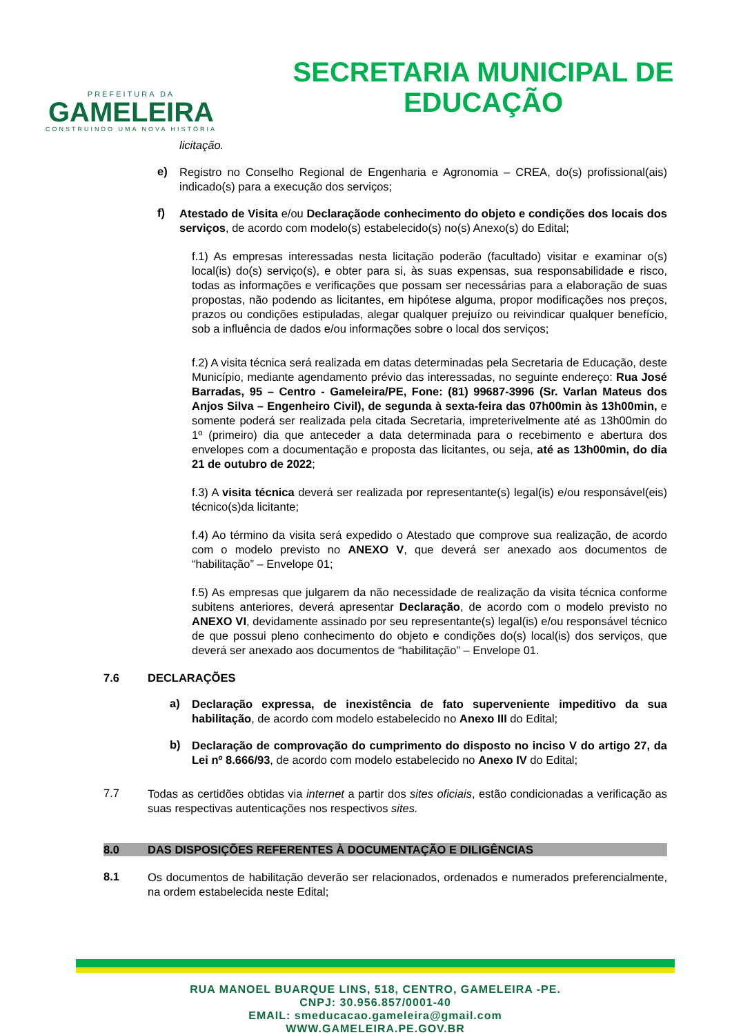PREFEITURA DA
GAMELEIRA
CONSTRUINDO UMA NOVA HISTÓRIA
SECRETARIA MUNICIPAL DE
EDUCAÇÃO
licitação.
e)
Registro no Conselho Regional de Engenharia e Agronomia – CREA, do(s) profissional(ais) indicado(s) para a execução dos serviços;
f)
Atestado de Visita e/ou Declaraçãode conhecimento do objeto e condições dos locais dos serviços, de acordo com modelo(s) estabelecido(s) no(s) Anexo(s) do Edital;
f.1) As empresas interessadas nesta licitação poderão (facultado) visitar e examinar o(s) local(is) do(s) serviço(s), e obter para si, às suas expensas, sua responsabilidade e risco, todas as informações e verificações que possam ser necessárias para a elaboração de suas propostas, não podendo as licitantes, em hipótese alguma, propor modificações nos preços, prazos ou condições estipuladas, alegar qualquer prejuízo ou reivindicar qualquer benefício, sob a influência de dados e/ou informações sobre o local dos serviços;
f.2) A visita técnica será realizada em datas determinadas pela Secretaria de Educação, deste Município, mediante agendamento prévio das interessadas, no seguinte endereço: Rua José Barradas, 95 – Centro - Gameleira/PE, Fone: (81) 99687-3996 (Sr. Varlan Mateus dos Anjos Silva – Engenheiro Civil), de segunda à sexta-feira das 07h00min às 13h00min, e somente poderá ser realizada pela citada Secretaria, impreterivelmente até as 13h00min do 1º (primeiro) dia que anteceder a data determinada para o recebimento e abertura dos envelopes com a documentação e proposta das licitantes, ou seja, até as 13h00min, do dia 21 de outubro de 2022;
f.3) A visita técnica deverá ser realizada por representante(s) legal(is) e/ou responsável(eis) técnico(s)da licitante;
f.4) Ao término da visita será expedido o Atestado que comprove sua realização, de acordo com o modelo previsto no ANEXO V, que deverá ser anexado aos documentos de “habilitação” – Envelope 01;
f.5) As empresas que julgarem da não necessidade de realização da visita técnica conforme subitens anteriores, deverá apresentar Declaração, de acordo com o modelo previsto no ANEXO VI, devidamente assinado por seu representante(s) legal(is) e/ou responsável técnico de que possui pleno conhecimento do objeto e condições do(s) local(is) dos serviços, que deverá ser anexado aos documentos de “habilitação” – Envelope 01.
7.6 DECLARAÇÕES
a)
Declaração expressa, de inexistência de fato superveniente impeditivo da sua habilitação, de acordo com modelo estabelecido no Anexo III do Edital;
b)
Declaração de comprovação do cumprimento do disposto no inciso V do artigo 27, da Lei nº 8.666/93, de acordo com modelo estabelecido no Anexo IV do Edital;
7.7
Todas as certidões obtidas via internet a partir dos sites oficiais, estão condicionadas a verificação as suas respectivas autenticações nos respectivos sites.
8.0 DAS DISPOSIÇÕES REFERENTES À DOCUMENTAÇÃO E DILIGÊNCIAS
8.1
Os documentos de habilitação deverão ser relacionados, ordenados e numerados preferencialmente, na ordem estabelecida neste Edital;
RUA MANOEL BUARQUE LINS, 518, CENTRO, GAMELEIRA -PE.
CNPJ: 30.956.857/0001-40
EMAIL: smeducacao.gameleira@gmail.com
WWW.GAMELEIRA.PE.GOV.BR